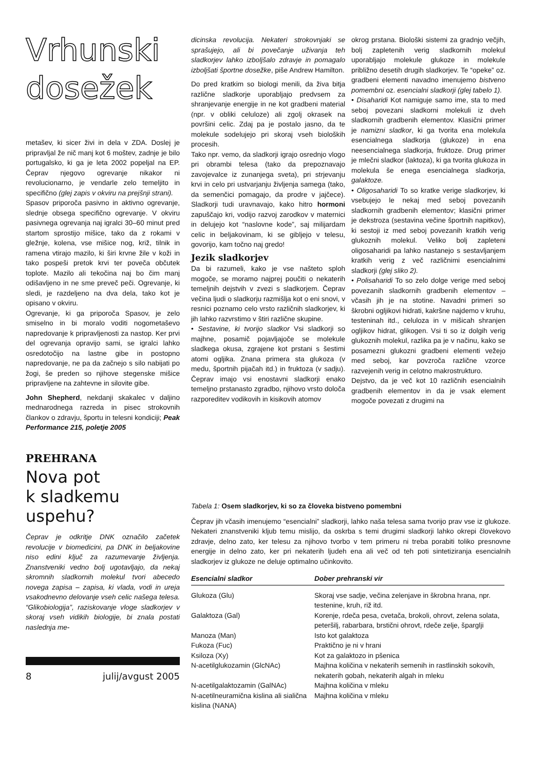Vrhunski
dosežek
metašev, ki sicer živi in dela v ZDA. Doslej je pripravljal že nič manj kot 6 moštev, zadnje je bilo portugalsko, ki ga je leta 2002 popeljal na EP. Čeprav njegovo ogrevanje nikakor ni revolucionarno, je vendarle zelo temeljito in specifično (glej zapis v okviru na prejšnji strani).
Spasov priporoča pasivno in aktivno ogrevanje, slednje obsega specifično ogrevanje. V okviru pasivnega ogrevanja naj igralci 30–60 minut pred startom sprostijo mišice, tako da z rokami v gležnje, kolena, vse mišice nog, križ, tilnik in ramena vtirajo mazilo, ki širi krvne žile v koži in tako pospeši pretok krvi ter poveča občutek toplote. Mazilo ali tekočina naj bo čim manj odišavljeno in ne sme preveč peči. Ogrevanje, ki sledi, je razdeljeno na dva dela, tako kot je opisano v okviru.
Ogrevanje, ki ga priporoča Spasov, je zelo smiselno in bi moralo voditi nogometaševo napredovanje k pripravljenosti za nastop. Ker prvi del ogrevanja opravijo sami, se igralci lahko osredotočijo na lastne gibe in postopno napredovanje, ne pa da začnejo s silo nabijati po žogi, še preden so njihove stegenske mišice pripravljene na zahtevne in silovite gibe.
John Shepherd, nekdanji skakalec v daljino mednarodnega razreda in pisec strokovnih člankov o zdravju, športu in telesni kondiciji; Peak Performance 215, poletje 2005
PREHRANA
Nova pot
k sladkemu uspehu?
Čeprav je odkritje DNK označilo začetek revolucije v biomedicini, pa DNK in beljakovine niso edini ključ za razumevanje življenja. Znanstveniki vedno bolj ugotavljajo, da nekaj skromnih sladkornih molekul tvori abecedo novega zapisa – zapisa, ki vlada, vodi in ureja vsakodnevno delovanje vseh celic našega telesa. “Glikobiologija”, raziskovanje vloge sladkorjev v skoraj vseh vidikih biologije, bi znala postati naslednja me-
8 julij/avgust 2005
dicinska revolucija. Nekateri strokovnjaki se sprašujejo, ali bi povečanje uživanja teh sladkorjev lahko izboljšalo zdravje in pomagalo izboljšati športne dosežke, piše Andrew Hamilton.
Do pred kratkim so biologi menili, da živa bitja različne sladkorje uporabljajo predvsem za shranjevanje energije in ne kot gradbeni material (npr. v obliki celuloze) ali zgolj okrasek na površini celic. Zdaj pa je postalo jasno, da te molekule sodelujejo pri skoraj vseh bioloških procesih.
Tako npr. vemo, da sladkorji igrajo osrednjo vlogo pri obrambi telesa (tako da prepoznavajo zavojevalce iz zunanjega sveta), pri strjevanju krvi in celo pri ustvarjanju življenja samega (tako, da semenčici pomagajo, da prodre v jajčece). Sladkorji tudi uravnavajo, kako hitro hormoni zapuščajo kri, vodijo razvoj zarodkov v maternici in delujejo kot “naslovne kode”, saj milijardam celic in beljakovinam, ki se gibljejo v telesu, govorijo, kam točno naj gredo!
Jezik sladkorjev
Da bi razumeli, kako je vse našteto sploh mogoče, se moramo najprej poučiti o nekaterih temeljnih dejstvih v zvezi s sladkorjem. Čeprav večina ljudi o sladkorju razmišlja kot o eni snovi, v resnici poznamo celo vrsto različnih sladkorjev, ki jih lahko razvrstimo v štiri različne skupine.
• Sestavine, ki tvorijo sladkor Vsi sladkorji so majhne, posamič pojavljajoče se molekule sladkega okusa, zgrajene kot prstani s šestimi atomi ogljika. Znana primera sta glukoza (v medu, športnih pijačah itd.) in fruktoza (v sadju). Čeprav imajo vsi enostavni sladkorji enako temeljno prstanasto zgradbo, njihovo vrsto določa razporeditev vodikovih in kisikovih atomov
okrog prstana. Biološki sistemi za gradnjo večjih, bolj zapletenih verig sladkornih molekul uporabljajo molekule glukoze in molekule približno desetih drugih sladkorjev. Te “opeke” oz. gradbeni elementi navadno imenujemo bistveno pomembni oz. esencialni sladkorji (glej tabelo 1).
• Disaharidi Kot namiguje samo ime, sta to med seboj povezani sladkorni molekuli iz dveh sladkornih gradbenih elementov. Klasični primer je namizni sladkor, ki ga tvorita ena molekula esencialnega sladkorja (glukoze) in ena neesencialnega sladkorja, fruktoze. Drug primer je mlečni sladkor (laktoza), ki ga tvorita glukoza in molekula še enega esencialnega sladkorja, galaktoze.
• Oligosaharidi To so kratke verige sladkorjev, ki vsebujejo le nekaj med seboj povezanih sladkornih gradbenih elementov; klasični primer je dekstroza (sestavina večine športnih napitkov), ki sestoji iz med seboj povezanih kratkih verig glukoznih molekul. Veliko bolj zapleteni oligosaharidi pa lahko nastanejo s sestavljanjem kratkih verig z več različnimi esencialnimi sladkorji (glej sliko 2).
• Polisaharidi To so zelo dolge verige med seboj povezanih sladkornih gradbenih elementov – včasih jih je na stotine. Navadni primeri so škrobni ogljikovi hidrati, kakršne najdemo v kruhu, testeninah itd., celuloza in v mišicah shranjen ogljikov hidrat, glikogen. Vsi ti so iz dolgih verig glukoznih molekul, razlika pa je v načinu, kako se posamezni glukozni gradbeni elementi vežejo med seboj, kar povzroča različne vzorce razvejenih verig in celotno makrostrukturo.
Dejstvo, da je več kot 10 različnih esencialnih gradbenih elementov in da je vsak element mogoče povezati z drugimi na
Tabela 1: Osem sladkorjev, ki so za človeka bistveno pomembni
Čeprav jih včasih imenujemo “esencialni” sladkorji, lahko naša telesa sama tvorijo prav vse iz glukoze. Nekateri znanstveniki kljub temu mislijo, da oskrba s temi drugimi sladkorji lahko okrepi človekovo zdravje, delno zato, ker telesu za njihovo tvorbo v tem primeru ni treba porabiti toliko presnovne energije in delno zato, ker pri nekaterih ljudeh ena ali več od teh poti sintetiziranja esencialnih sladkorjev iz glukoze ne deluje optimalno učinkovito.
| Esencialni sladkor | Dober prehranski vir |
| --- | --- |
| Glukoza (Glu) | Skoraj vse sadje, večina zelenjave in škrobna hrana, npr. testenine, kruh, riž itd. |
| Galaktoza (Gal) | Korenje, rdeča pesa, cvetača, brokoli, ohrovt, zelena solata, peteršilj, rabarbara, brstični ohrovt, rdeče zelje, šparglji |
| Manoza (Man) | Isto kot galaktoza |
| Fukoza (Fuc) | Praktično je ni v hrani |
| Ksiloza (Xy) | Kot za galaktozo in pšenica |
| N-acetilglukozamin (GlcNAc) | Majhna količina v nekaterih semenih in rastlinskih sokovih, nekaterih gobah, nekaterih algah in mleku |
| N-acetilgalaktozamin (GalNAc) | Majhna količina v mleku |
| N-acetilneuramična kislina ali sialična kislina (NANA) | Majhna količina v mleku |